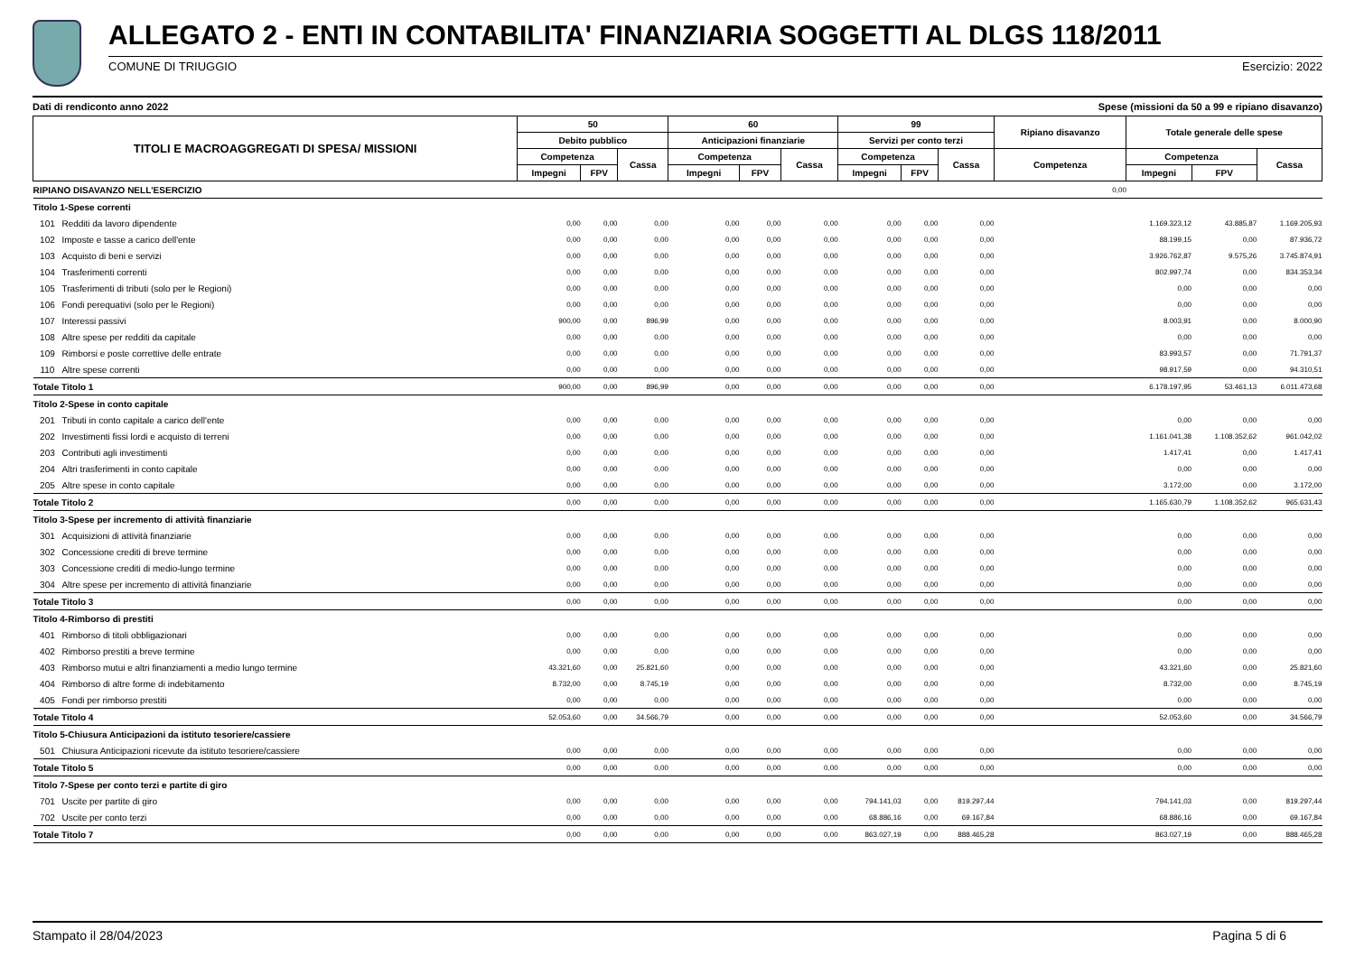ALLEGATO 2 - ENTI IN CONTABILITA' FINANZIARIA SOGGETTI AL DLGS 118/2011
COMUNE DI TRIUGGIO Esercizio: 2022
Dati di rendiconto anno 2022 Spese (missioni da 50 a 99 e ripiano disavanzo)
| TITOLI E MACROAGGREGATI DI SPESA/ MISSIONI | | 50 | | | 60 | | | 99 | | | Ripiano disavanzo | Totale generale delle spese | | |
| --- | --- | --- | --- | --- | --- | --- | --- | --- | --- | --- | --- | --- | --- | --- |
| | | Debito pubblico | | | Anticipazioni finanziarie | | | Servizi per conto terzi | | | | | | |
| | | Competenza | | Cassa | Competenza | | Cassa | Competenza | | Cassa | Competenza | Competenza | | Cassa |
| | | Impegni | FPV | | Impegni | FPV | | Impegni | FPV | | | Impegni | FPV | |
| RIPIANO DISAVANZO NELL'ESERCIZIO | | | | | | | | | | | 0,00 | | | |
| Titolo 1-Spese correnti | | | | | | | | | | | | | | |
| 101 | Redditi da lavoro dipendente | 0,00 | 0,00 | 0,00 | 0,00 | 0,00 | 0,00 | 0,00 | 0,00 | 0,00 | | 1.169.323,12 | 43.885,87 | 1.169.205,93 |
| 102 | Imposte e tasse a carico dell'ente | 0,00 | 0,00 | 0,00 | 0,00 | 0,00 | 0,00 | 0,00 | 0,00 | 0,00 | | 88.199,15 | 0,00 | 87.936,72 |
| 103 | Acquisto di beni e servizi | 0,00 | 0,00 | 0,00 | 0,00 | 0,00 | 0,00 | 0,00 | 0,00 | 0,00 | | 3.926.762,87 | 9.575,26 | 3.745.874,91 |
| 104 | Trasferimenti correnti | 0,00 | 0,00 | 0,00 | 0,00 | 0,00 | 0,00 | 0,00 | 0,00 | 0,00 | | 802.997,74 | 0,00 | 834.353,34 |
| 105 | Trasferimenti di tributi (solo per le Regioni) | 0,00 | 0,00 | 0,00 | 0,00 | 0,00 | 0,00 | 0,00 | 0,00 | 0,00 | | 0,00 | 0,00 | 0,00 |
| 106 | Fondi perequativi (solo per le Regioni) | 0,00 | 0,00 | 0,00 | 0,00 | 0,00 | 0,00 | 0,00 | 0,00 | 0,00 | | 0,00 | 0,00 | 0,00 |
| 107 | Interessi passivi | 900,00 | 0,00 | 896,99 | 0,00 | 0,00 | 0,00 | 0,00 | 0,00 | 0,00 | | 8.003,91 | 0,00 | 8.000,90 |
| 108 | Altre spese per redditi da capitale | 0,00 | 0,00 | 0,00 | 0,00 | 0,00 | 0,00 | 0,00 | 0,00 | 0,00 | | 0,00 | 0,00 | 0,00 |
| 109 | Rimborsi e poste correttive delle entrate | 0,00 | 0,00 | 0,00 | 0,00 | 0,00 | 0,00 | 0,00 | 0,00 | 0,00 | | 83.993,57 | 0,00 | 71.791,37 |
| 110 | Altre spese correnti | 0,00 | 0,00 | 0,00 | 0,00 | 0,00 | 0,00 | 0,00 | 0,00 | 0,00 | | 98.917,59 | 0,00 | 94.310,51 |
| Totale Titolo 1 | | 900,00 | 0,00 | 896,99 | 0,00 | 0,00 | 0,00 | 0,00 | 0,00 | 0,00 | | 6.178.197,95 | 53.461,13 | 6.011.473,68 |
| Titolo 2-Spese in conto capitale | | | | | | | | | | | | | | |
| 201 | Tributi in conto capitale a carico dell'ente | 0,00 | 0,00 | 0,00 | 0,00 | 0,00 | 0,00 | 0,00 | 0,00 | 0,00 | | 0,00 | 0,00 | 0,00 |
| 202 | Investimenti fissi lordi e acquisto di terreni | 0,00 | 0,00 | 0,00 | 0,00 | 0,00 | 0,00 | 0,00 | 0,00 | 0,00 | | 1.161.041,38 | 1.108.352,62 | 961.042,02 |
| 203 | Contributi agli investimenti | 0,00 | 0,00 | 0,00 | 0,00 | 0,00 | 0,00 | 0,00 | 0,00 | 0,00 | | 1.417,41 | 0,00 | 1.417,41 |
| 204 | Altri trasferimenti in conto capitale | 0,00 | 0,00 | 0,00 | 0,00 | 0,00 | 0,00 | 0,00 | 0,00 | 0,00 | | 0,00 | 0,00 | 0,00 |
| 205 | Altre spese in conto capitale | 0,00 | 0,00 | 0,00 | 0,00 | 0,00 | 0,00 | 0,00 | 0,00 | 0,00 | | 3.172,00 | 0,00 | 3.172,00 |
| Totale Titolo 2 | | 0,00 | 0,00 | 0,00 | 0,00 | 0,00 | 0,00 | 0,00 | 0,00 | 0,00 | | 1.165.630,79 | 1.108.352,62 | 965.631,43 |
| Titolo 3-Spese per incremento di attività finanziarie | | | | | | | | | | | | | | |
| 301 | Acquisizioni di attività finanziarie | 0,00 | 0,00 | 0,00 | 0,00 | 0,00 | 0,00 | 0,00 | 0,00 | 0,00 | | 0,00 | 0,00 | 0,00 |
| 302 | Concessione crediti di breve termine | 0,00 | 0,00 | 0,00 | 0,00 | 0,00 | 0,00 | 0,00 | 0,00 | 0,00 | | 0,00 | 0,00 | 0,00 |
| 303 | Concessione crediti di medio-lungo termine | 0,00 | 0,00 | 0,00 | 0,00 | 0,00 | 0,00 | 0,00 | 0,00 | 0,00 | | 0,00 | 0,00 | 0,00 |
| 304 | Altre spese per incremento di attività finanziarie | 0,00 | 0,00 | 0,00 | 0,00 | 0,00 | 0,00 | 0,00 | 0,00 | 0,00 | | 0,00 | 0,00 | 0,00 |
| Totale Titolo 3 | | 0,00 | 0,00 | 0,00 | 0,00 | 0,00 | 0,00 | 0,00 | 0,00 | 0,00 | | 0,00 | 0,00 | 0,00 |
| Titolo 4-Rimborso di prestiti | | | | | | | | | | | | | | |
| 401 | Rimborso di titoli obbligazionari | 0,00 | 0,00 | 0,00 | 0,00 | 0,00 | 0,00 | 0,00 | 0,00 | 0,00 | | 0,00 | 0,00 | 0,00 |
| 402 | Rimborso prestiti a breve termine | 0,00 | 0,00 | 0,00 | 0,00 | 0,00 | 0,00 | 0,00 | 0,00 | 0,00 | | 0,00 | 0,00 | 0,00 |
| 403 | Rimborso mutui e altri finanziamenti a medio lungo termine | 43.321,60 | 0,00 | 25.821,60 | 0,00 | 0,00 | 0,00 | 0,00 | 0,00 | 0,00 | | 43.321,60 | 0,00 | 25.821,60 |
| 404 | Rimborso di altre forme di indebitamento | 8.732,00 | 0,00 | 8.745,19 | 0,00 | 0,00 | 0,00 | 0,00 | 0,00 | 0,00 | | 8.732,00 | 0,00 | 8.745,19 |
| 405 | Fondi per rimborso prestiti | 0,00 | 0,00 | 0,00 | 0,00 | 0,00 | 0,00 | 0,00 | 0,00 | 0,00 | | 0,00 | 0,00 | 0,00 |
| Totale Titolo 4 | | 52.053,60 | 0,00 | 34.566,79 | 0,00 | 0,00 | 0,00 | 0,00 | 0,00 | 0,00 | | 52.053,60 | 0,00 | 34.566,79 |
| Titolo 5-Chiusura Anticipazioni da istituto tesoriere/cassiere | | | | | | | | | | | | | | |
| 501 | Chiusura Anticipazioni ricevute da istituto tesoriere/cassiere | 0,00 | 0,00 | 0,00 | 0,00 | 0,00 | 0,00 | 0,00 | 0,00 | 0,00 | | 0,00 | 0,00 | 0,00 |
| Totale Titolo 5 | | 0,00 | 0,00 | 0,00 | 0,00 | 0,00 | 0,00 | 0,00 | 0,00 | 0,00 | | 0,00 | 0,00 | 0,00 |
| Titolo 7-Spese per conto terzi e partite di giro | | | | | | | | | | | | | | |
| 701 | Uscite per partite di giro | 0,00 | 0,00 | 0,00 | 0,00 | 0,00 | 0,00 | 794.141,03 | 0,00 | 819.297,44 | | 794.141,03 | 0,00 | 819.297,44 |
| 702 | Uscite per conto terzi | 0,00 | 0,00 | 0,00 | 0,00 | 0,00 | 0,00 | 68.886,16 | 0,00 | 69.167,84 | | 68.886,16 | 0,00 | 69.167,84 |
| Totale Titolo 7 | | 0,00 | 0,00 | 0,00 | 0,00 | 0,00 | 0,00 | 863.027,19 | 0,00 | 888.465,28 | | 863.027,19 | 0,00 | 888.465,28 |
Stampato il 28/04/2023 Pagina 5 di 6